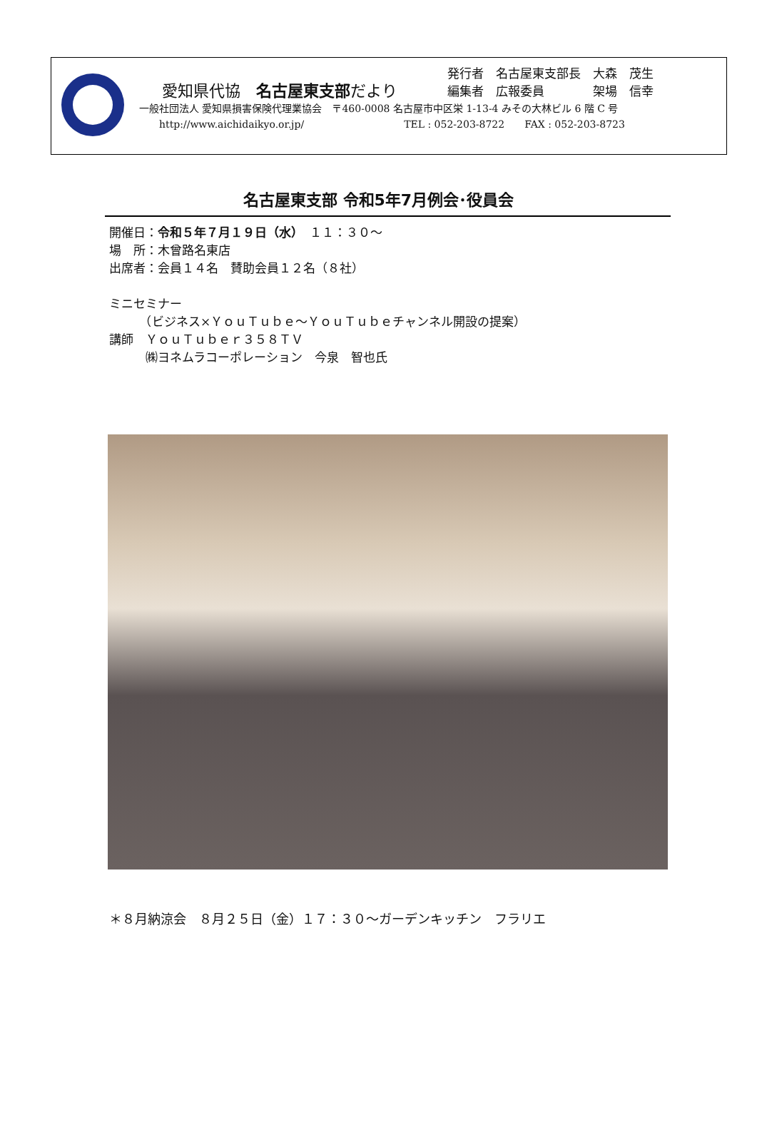愛知県代協　名古屋東支部だより
発行者　名古屋東支部長　大森　茂生
編集者　広報委員　　　　架場　信幸
一般社団法人 愛知県損害保険代理業協会　〒460-0008 名古屋市中区栄 1-13-4 みその大林ビル 6 階 C 号
　　http://www.aichidaikyo.or.jp/　　　　　　　　　　TEL : 052-203-8722　　FAX : 052-203-8723
名古屋東支部 令和5年7月例会･役員会
開催日：令和５年７月１９日（水）　１１：３０～
場　所：木曾路名東店
出席者：会員１４名　賛助会員１２名（８社）
ミニセミナー
　　　（ビジネス×ＹｏｕＴｕｂｅ～ＹｏｕＴｕｂｅチャンネル開設の提案）
講師　ＹｏｕＴｕｂｅｒ３５８ＴＶ
　　　㈱ヨネムラコーポレーション　今泉　智也氏
＊８月納涼会　８月２５日（金）１７：３０～ガーデンキッチン　フラリエ